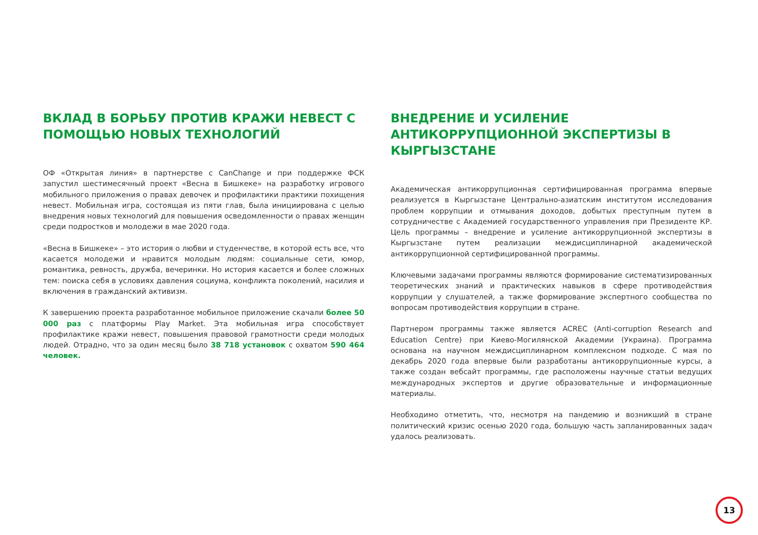ВКЛАД В БОРЬБУ ПРОТИВ КРАЖИ НЕВЕСТ С ПОМОЩЬЮ НОВЫХ ТЕХНОЛОГИЙ
ОФ «Открытая линия» в партнерстве с CanChange и при поддержке ФСК запустил шестимесячный проект «Весна в Бишкеке» на разработку игрового мобильного приложения о правах девочек и профилактики практики похищения невест. Мобильная игра, состоящая из пяти глав, была инициирована с целью внедрения новых технологий для повышения осведомленности о правах женщин среди подростков и молодежи в мае 2020 года.
«Весна в Бишкеке» – это история о любви и студенчестве, в которой есть все, что касается молодежи и нравится молодым людям: социальные сети, юмор, романтика, ревность, дружба, вечеринки. Но история касается и более сложных тем: поиска себя в условиях давления социума, конфликта поколений, насилия и включения в гражданский активизм.
К завершению проекта разработанное мобильное приложение скачали более 50 000 раз с платформы Play Market. Эта мобильная игра способствует профилактике кражи невест, повышения правовой грамотности среди молодых людей. Отрадно, что за один месяц было 38 718 установок с охватом 590 464 человек.
ВНЕДРЕНИЕ И УСИЛЕНИЕ АНТИКОРРУПЦИОННОЙ ЭКСПЕРТИЗЫ В КЫРГЫЗСТАНЕ
Академическая антикоррупционная сертифицированная программа впервые реализуется в Кыргызстане Центрально-азиатским институтом исследования проблем коррупции и отмывания доходов, добытых преступным путем в сотрудничестве с Академией государственного управления при Президенте КР. Цель программы – внедрение и усиление антикоррупционной экспертизы в Кыргызстане путем реализации междисциплинарной академической антикоррупционной сертифицированной программы.
Ключевыми задачами программы являются формирование систематизированных теоретических знаний и практических навыков в сфере противодействия коррупции у слушателей, а также формирование экспертного сообщества по вопросам противодействия коррупции в стране.
Партнером программы также является ACREC (Anti-corruption Research and Education Centre) при Киево-Могилянской Академии (Украина). Программа основана на научном междисциплинарном комплексном подходе. С мая по декабрь 2020 года впервые были разработаны антикоррупционные курсы, а также создан вебсайт программы, где расположены научные статьи ведущих международных экспертов и другие образовательные и информационные материалы.
Необходимо отметить, что, несмотря на пандемию и возникший в стране политический кризис осенью 2020 года, большую часть запланированных задач удалось реализовать.
13